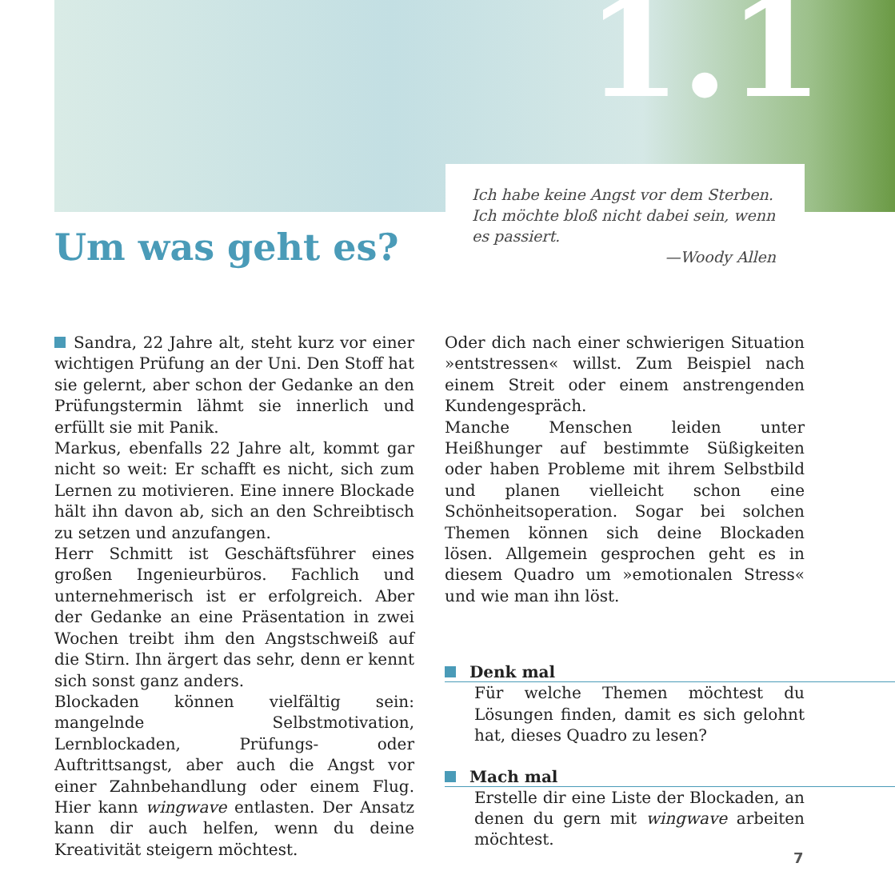1.1
Ich habe keine Angst vor dem Sterben. Ich möchte bloß nicht dabei sein, wenn es passiert.
—Woody Allen
Um was geht es?
Sandra, 22 Jahre alt, steht kurz vor einer wichtigen Prüfung an der Uni. Den Stoff hat sie gelernt, aber schon der Gedanke an den Prüfungstermin lähmt sie innerlich und erfüllt sie mit Panik.
Markus, ebenfalls 22 Jahre alt, kommt gar nicht so weit: Er schafft es nicht, sich zum Lernen zu motivieren. Eine innere Blockade hält ihn davon ab, sich an den Schreibtisch zu setzen und anzufangen.
Herr Schmitt ist Geschäftsführer eines großen Ingenieurbüros. Fachlich und unternehmerisch ist er erfolgreich. Aber der Gedanke an eine Präsentation in zwei Wochen treibt ihm den Angstschweiß auf die Stirn. Ihn ärgert das sehr, denn er kennt sich sonst ganz anders.
Blockaden können vielfältig sein: mangelnde Selbstmotivation, Lernblockaden, Prüfungs- oder Auftrittsangst, aber auch die Angst vor einer Zahnbehandlung oder einem Flug. Hier kann wingwave entlasten. Der Ansatz kann dir auch helfen, wenn du deine Kreativität steigern möchtest.
Oder dich nach einer schwierigen Situation »entstressen« willst. Zum Beispiel nach einem Streit oder einem anstrengenden Kundengespräch.
Manche Menschen leiden unter Heißhunger auf bestimmte Süßigkeiten oder haben Probleme mit ihrem Selbstbild und planen vielleicht schon eine Schönheitsoperation. Sogar bei solchen Themen können sich deine Blockaden lösen. Allgemein gesprochen geht es in diesem Quadro um »emotionalen Stress« und wie man ihn löst.
Denk mal
Für welche Themen möchtest du Lösungen finden, damit es sich gelohnt hat, dieses Quadro zu lesen?
Mach mal
Erstelle dir eine Liste der Blockaden, an denen du gern mit wingwave arbeiten möchtest.
7